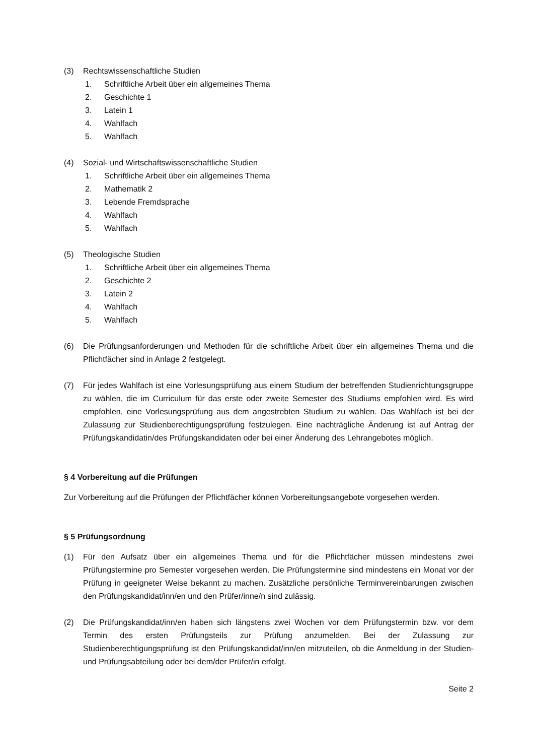(3) Rechtswissenschaftliche Studien
1. Schriftliche Arbeit über ein allgemeines Thema
2. Geschichte 1
3. Latein 1
4. Wahlfach
5. Wahlfach
(4) Sozial- und Wirtschaftswissenschaftliche Studien
1. Schriftliche Arbeit über ein allgemeines Thema
2. Mathematik 2
3. Lebende Fremdsprache
4. Wahlfach
5. Wahlfach
(5) Theologische Studien
1. Schriftliche Arbeit über ein allgemeines Thema
2. Geschichte 2
3. Latein 2
4. Wahlfach
5. Wahlfach
(6) Die Prüfungsanforderungen und Methoden für die schriftliche Arbeit über ein allgemeines Thema und die Pflichtfächer sind in Anlage 2 festgelegt.
(7) Für jedes Wahlfach ist eine Vorlesungsprüfung aus einem Studium der betreffenden Studienrichtungsgruppe zu wählen, die im Curriculum für das erste oder zweite Semester des Studiums empfohlen wird. Es wird empfohlen, eine Vorlesungsprüfung aus dem angestrebten Studium zu wählen. Das Wahlfach ist bei der Zulassung zur Studienberechtigungsprüfung festzulegen. Eine nachträgliche Änderung ist auf Antrag der Prüfungskandidatin/des Prüfungskandidaten oder bei einer Änderung des Lehrangebotes möglich.
§ 4 Vorbereitung auf die Prüfungen
Zur Vorbereitung auf die Prüfungen der Pflichtfächer können Vorbereitungsangebote vorgesehen werden.
§ 5 Prüfungsordnung
(1) Für den Aufsatz über ein allgemeines Thema und für die Pflichtfächer müssen mindestens zwei Prüfungstermine pro Semester vorgesehen werden. Die Prüfungstermine sind mindestens ein Monat vor der Prüfung in geeigneter Weise bekannt zu machen. Zusätzliche persönliche Terminvereinbarungen zwischen den Prüfungskandidat/inn/en und den Prüfer/inne/n sind zulässig.
(2) Die Prüfungskandidat/inn/en haben sich längstens zwei Wochen vor dem Prüfungstermin bzw. vor dem Termin des ersten Prüfungsteils zur Prüfung anzumelden. Bei der Zulassung zur Studienberechtigungsprüfung ist den Prüfungskandidat/inn/en mitzuteilen, ob die Anmeldung in der Studien- und Prüfungsabteilung oder bei dem/der Prüfer/in erfolgt.
Seite 2